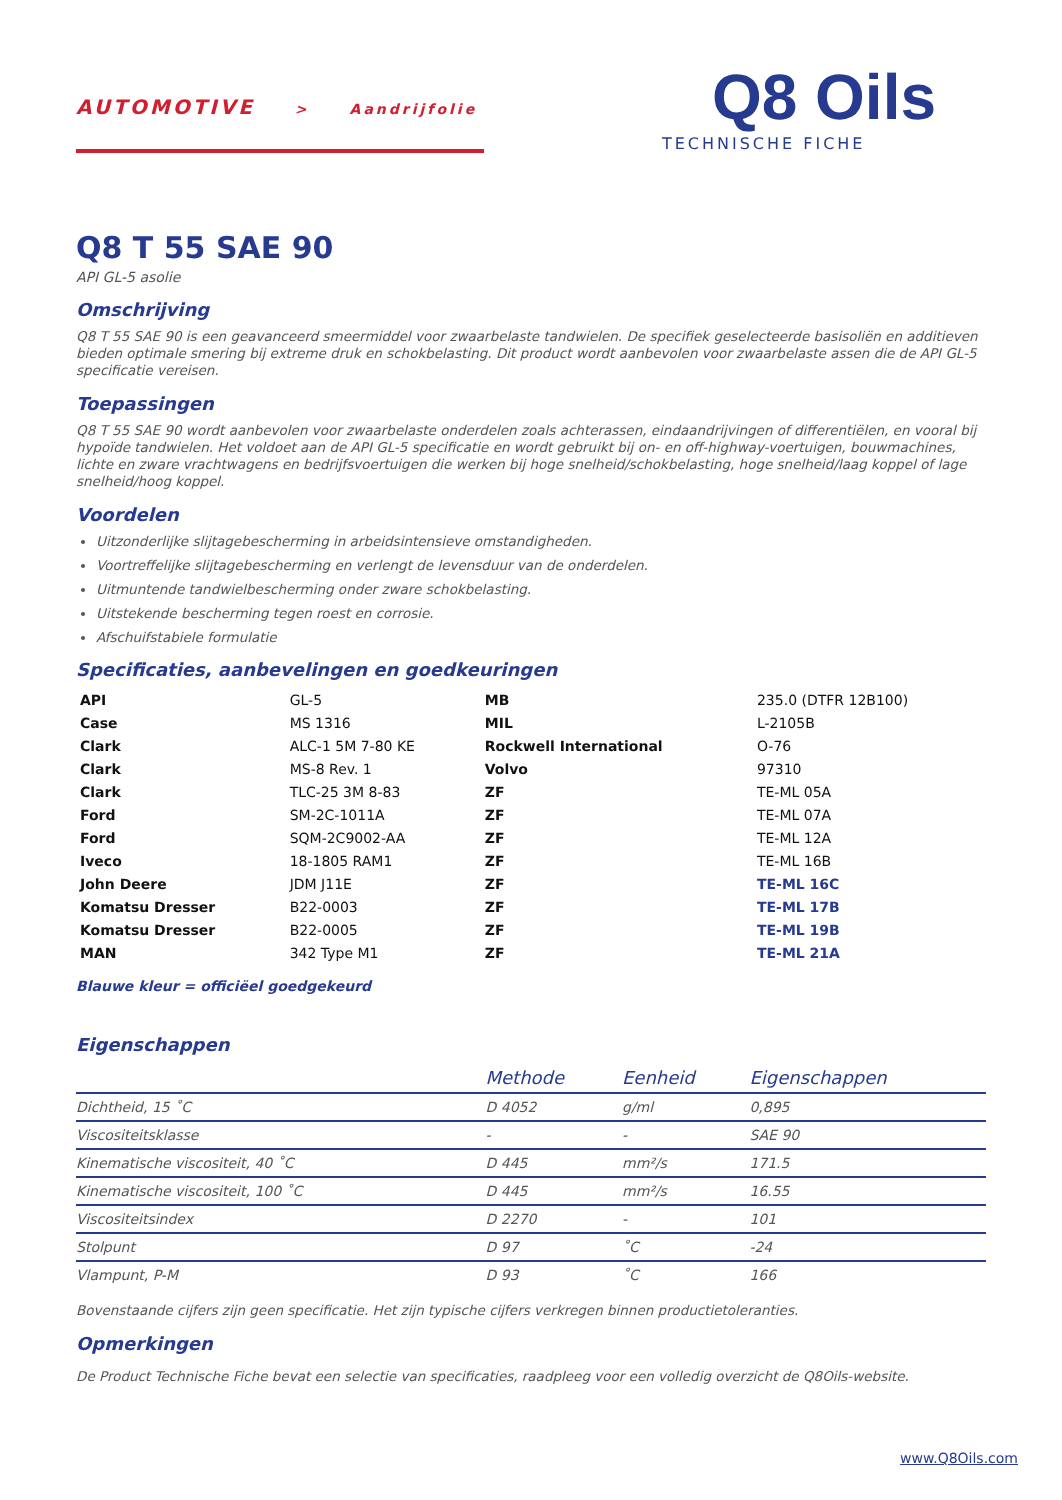AUTOMOTIVE > Aandrijfolie
Q8 Oils
TECHNISCHE FICHE
Q8 T 55 SAE 90
API GL-5 asolie
Omschrijving
Q8 T 55 SAE 90 is een geavanceerd smeermiddel voor zwaarbelaste tandwielen. De specifiek geselecteerde basisoliën en additieven bieden optimale smering bij extreme druk en schokbelasting. Dit product wordt aanbevolen voor zwaarbelaste assen die de API GL-5 specificatie vereisen.
Toepassingen
Q8 T 55 SAE 90 wordt aanbevolen voor zwaarbelaste onderdelen zoals achterassen, eindaandrijvingen of differentiëlen, en vooral bij hypoïde tandwielen. Het voldoet aan de API GL-5 specificatie en wordt gebruikt bij on- en off-highway-voertuigen, bouwmachines, lichte en zware vrachtwagens en bedrijfsvoertuigen die werken bij hoge snelheid/schokbelasting, hoge snelheid/laag koppel of lage snelheid/hoog koppel.
Voordelen
Uitzonderlijke slijtagebescherming in arbeidsintensieve omstandigheden.
Voortreffelijke slijtagebescherming en verlengt de levensduur van de onderdelen.
Uitmuntende tandwielbescherming onder zware schokbelasting.
Uitstekende bescherming tegen roest en corrosie.
Afschuifstabiele formulatie
Specificaties, aanbevelingen en goedkeuringen
| API | GL-5 | MB | 235.0 (DTFR 12B100) |
| Case | MS 1316 | MIL | L-2105B |
| Clark | ALC-1 5M 7-80 KE | Rockwell International | O-76 |
| Clark | MS-8 Rev. 1 | Volvo | 97310 |
| Clark | TLC-25 3M 8-83 | ZF | TE-ML 05A |
| Ford | SM-2C-1011A | ZF | TE-ML 07A |
| Ford | SQM-2C9002-AA | ZF | TE-ML 12A |
| Iveco | 18-1805 RAM1 | ZF | TE-ML 16B |
| John Deere | JDM J11E | ZF | TE-ML 16C |
| Komatsu Dresser | B22-0003 | ZF | TE-ML 17B |
| Komatsu Dresser | B22-0005 | ZF | TE-ML 19B |
| MAN | 342 Type M1 | ZF | TE-ML 21A |
Blauwe kleur = officiëel goedgekeurd
Eigenschappen
| | Methode | Eenheid | Eigenschappen |
| --- | --- | --- | --- |
| Dichtheid, 15 ˚C | D 4052 | g/ml | 0,895 |
| Viscositeitsklasse | - | - | SAE 90 |
| Kinematische viscositeit, 40 ˚C | D 445 | mm²/s | 171.5 |
| Kinematische viscositeit, 100 ˚C | D 445 | mm²/s | 16.55 |
| Viscositeitsindex | D 2270 | - | 101 |
| Stolpunt | D 97 | ˚C | -24 |
| Vlampunt, P-M | D 93 | ˚C | 166 |
Bovenstaande cijfers zijn geen specificatie. Het zijn typische cijfers verkregen binnen productietoleranties.
Opmerkingen
De Product Technische Fiche bevat een selectie van specificaties, raadpleeg voor een volledig overzicht de Q8Oils-website.
www.Q8Oils.com